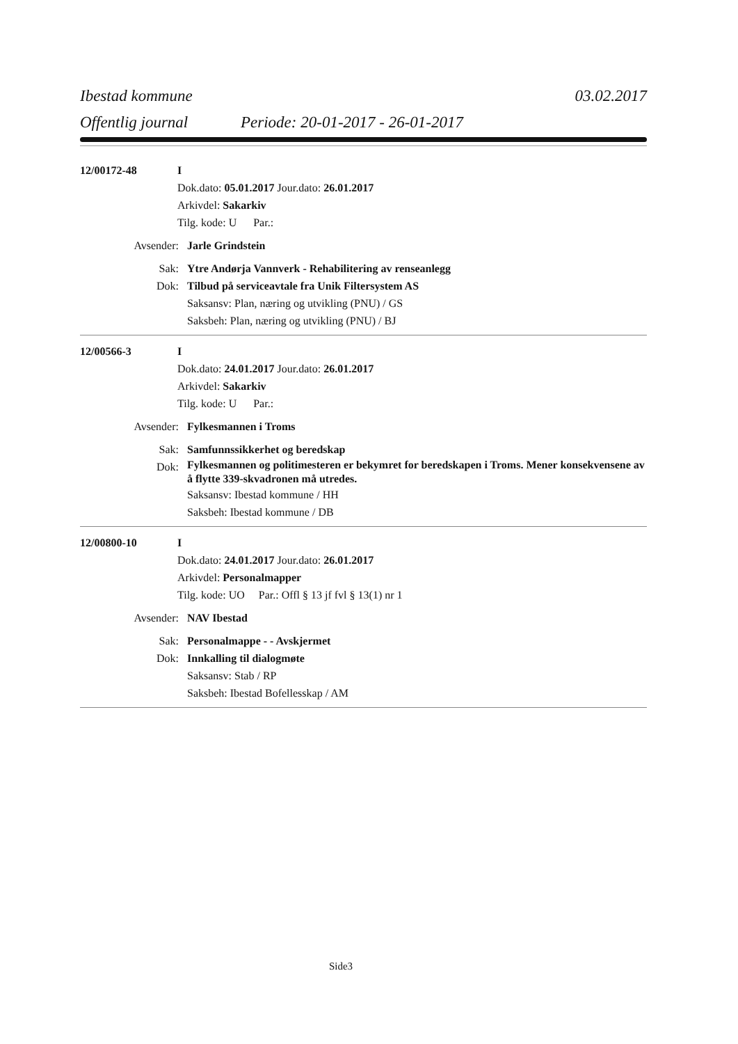Ibestad kommune 03.02.2017
Offentlig journal Periode: 20-01-2017 - 26-01-2017
12/00172-48 I
Dok.dato: 05.01.2017 Jour.dato: 26.01.2017
Arkivdel: Sakarkiv
Tilg. kode: U Par.:
Avsender: Jarle Grindstein
Sak: Ytre Andørja Vannverk - Rehabilitering av renseanlegg
Dok: Tilbud på serviceavtale fra Unik Filtersystem AS
Saksansv: Plan, næring og utvikling (PNU) / GS
Saksbeh: Plan, næring og utvikling (PNU) / BJ
12/00566-3 I
Dok.dato: 24.01.2017 Jour.dato: 26.01.2017
Arkivdel: Sakarkiv
Tilg. kode: U Par.:
Avsender: Fylkesmannen i Troms
Sak: Samfunnssikkerhet og beredskap
Dok:
Fylkesmannen og politimesteren er bekymret for beredskapen i Troms. Mener konsekvensene av å flytte 339-skvadronen må utredes.
Saksansv: Ibestad kommune / HH
Saksbeh: Ibestad kommune / DB
12/00800-10 I
Dok.dato: 24.01.2017 Jour.dato: 26.01.2017
Arkivdel: Personalmapper
Tilg. kode: UO Par.: Offl § 13 jf fvl § 13(1) nr 1
Avsender: NAV Ibestad
Sak: Personalmappe - - Avskjermet
Dok: Innkalling til dialogmøte
Saksansv: Stab / RP
Saksbeh: Ibestad Bofellesskap / AM
Side3